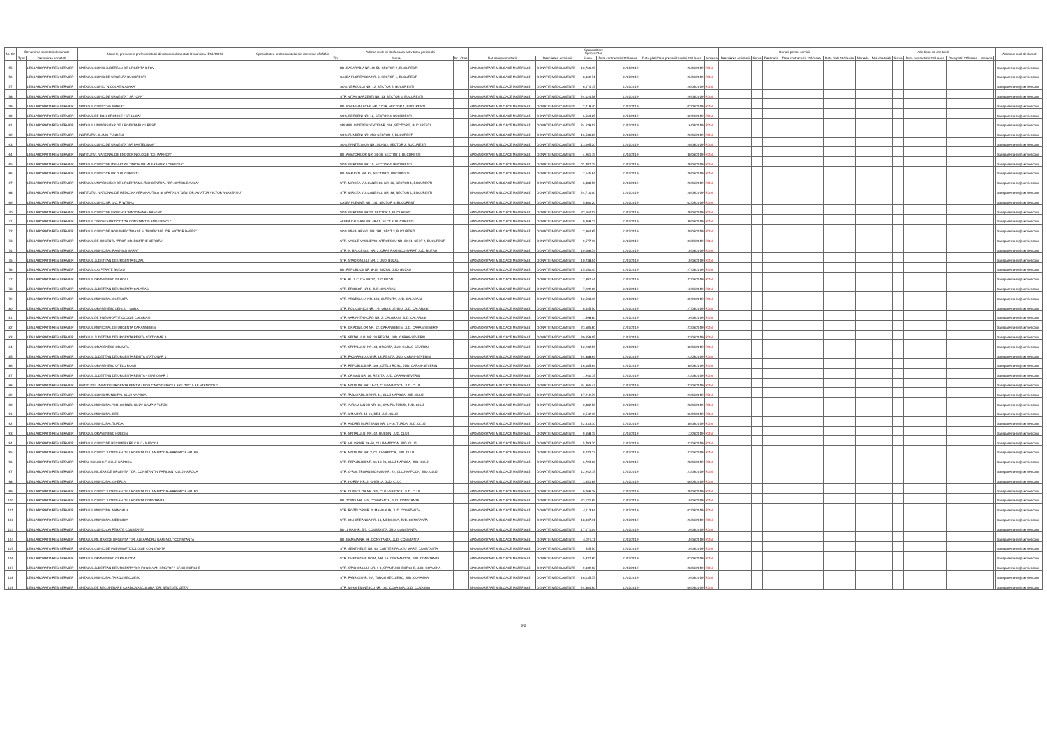| Nr. Crt | Denumirea societatii declarante | | Numele, prenumele profesionistului din domeniul sanatatii Denumirea IDSL/ODS2 | Specialitatea profesionistului din domeniul sănătăţii | Adresa unde isi desfasoara activitatea principala | | | | Sponsorizare Sponsorizari | | | | | | Donatii pentru servicii | | | | | | Alte tipuri de cheltuieli | | | | | | Adresa e-mail declarant |
| --- | --- | --- | --- | --- | --- | --- | --- | --- | --- | --- | --- | --- | --- | --- | --- | --- | --- | --- | --- | --- | --- | --- | --- | --- | --- | --- | --- |
| | Tipul | Denumirea societatii | | | Tip | Nume | Nr | Oras | Natura sponsorizarii | Descrierea activitatii | Suma | Data contractului zz/ll/aaaa | Data platii/Data predarii bunului zz/ll/aaaa | Moneda | Descrierea activitatii | Suma | Destinatia | Data contractului zz/ll/aaaa | Data platii zz/ll/aaaa | Moneda | Alte cheltuieli | Suma | Data contractului zz/ll/aaaa | Data platii zz/ll/aaaa | Moneda | | |
| 55 | | LES LABORATOIRES SERVIER | SPITALUL CLINIC JUDETEAN DE URGENTA ILFOV | | | BD. BASARABIA NR. 49-51, SECTOR 2, BUCURESTI | | | SPONSORIZARE MIJLOACE MATERIALE | DONATIE MEDICAMENTE | 10,766.15 | 11/02/2019 | 26/08/2019 | RON | | | | | | | | | | | | | transparenta-ro@servier.com |
| 56 | | LES LABORATOIRES SERVIER | SPITALUL CLINIC DE URGENTA BUCURESTI | | | CALEA FLOREASCA NR. 8, SECTOR 1, BUCURESTI | | | SPONSORIZARE MIJLOACE MATERIALE | DONATIE MEDICAMENTE | 8,869.71 | 11/02/2019 | 26/08/2019 | RON | | | | | | | | | | | | | transparenta-ro@servier.com |
| 57 | | LES LABORATOIRES SERVIER | SPITALUL CLINIC "NICOLAE MALAXA" | | | SOS. VERGULUI NR. 12, SECTOR 2, BUCURESTI | | | SPONSORIZARE MIJLOACE MATERIALE | DONATIE MEDICAMENTE | 6,174.15 | 11/02/2019 | 26/08/2019 | RON | | | | | | | | | | | | | transparenta-ro@servier.com |
| 58 | | LES LABORATOIRES SERVIER | SPITALUL CLINIC DE URGENTA " SF. IOAN" | | | STR. VITAN BARZESTI NR. 13, SECTOR 4, BUCURESTI | | | SPONSORIZARE MIJLOACE MATERIALE | DONATIE MEDICAMENTE | 24,024.58 | 11/02/2019 | 29/08/2019 | RON | | | | | | | | | | | | | transparenta-ro@servier.com |
| 59 | | LES LABORATOIRES SERVIER | SPITALUL CLINIC "SF. MARIA" | | | BD. ION MIHALACHE NR. 37-39, SECTOR 1, BUCURESTI | | | SPONSORIZARE MIJLOACE MATERIALE | DONATIE MEDICAMENTE | 2,418.40 | 11/02/2019 | 02/09/2019 | RON | | | | | | | | | | | | | transparenta-ro@servier.com |
| 60 | | LES LABORATOIRES SERVIER | SPITALUL DE BOLI CRONICE " SF. LUCA" | | | SOS. BERCENI NR. 12, SECTOR 4, BUCURESTI | | | SPONSORIZARE MIJLOACE MATERIALE | DONATIE MEDICAMENTE | 6,563.25 | 11/02/2019 | 02/09/2019 | RON | | | | | | | | | | | | | transparenta-ro@servier.com |
| 61 | | LES LABORATOIRES SERVIER | SPITALUL UNIVERSITAR DE URGENTA BUCURESTI | | | SPLAIUL INDEPENDENTEI NR. 169, SECTOR 5, BUCURESTI | | | SPONSORIZARE MIJLOACE MATERIALE | DONATIE MEDICAMENTE | 24,628.02 | 11/02/2019 | 16/09/2019 | RON | | | | | | | | | | | | | transparenta-ro@servier.com |
| 62 | | LES LABORATOIRES SERVIER | INSTITUTUL CLINIC FUNDENI | | | SOS. FUNDENI NR. 258, SECTOR 2, BUCURESTI | | | SPONSORIZARE MIJLOACE MATERIALE | DONATIE MEDICAMENTE | 16,530.29 | 11/02/2019 | 20/08/2019 | RON | | | | | | | | | | | | | transparenta-ro@servier.com |
| 63 | | LES LABORATOIRES SERVIER | SPITALUL CLINIC DE URGENTA "SF. PANTELIMON" | | | SOS. PANTELIMON NR. 340-342, SECTOR 2, BUCURESTI | | | SPONSORIZARE MIJLOACE MATERIALE | DONATIE MEDICAMENTE | 13,095.20 | 11/02/2019 | 20/08/2019 | RON | | | | | | | | | | | | | transparenta-ro@servier.com |
| 64 | | LES LABORATOIRES SERVIER | INSTITUTUL NATIONAL DE ENDOCRINOLOGIE "C.I. PARHON" | | | BD. AVIATORILOR NR. 34-36, SECTOR 1, BUCURESTI | | | SPONSORIZARE MIJLOACE MATERIALE | DONATIE MEDICAMENTE | 4,961.75 | 11/02/2019 | 30/08/2019 | RON | | | | | | | | | | | | | transparenta-ro@servier.com |
| 65 | | LES LABORATOIRES SERVIER | SPITALUL CLINIC DE PSIHIATRIE "PROF. DR. ALEXANDRU OBREGIA" | | | SOS. BERCENI NR. 10, SECTOR 4, BUCURESTI | | | SPONSORIZARE MIJLOACE MATERIALE | DONATIE MEDICAMENTE | 11,287.35 | 11/02/2019 | 29/08/2019 | RON | | | | | | | | | | | | | transparenta-ro@servier.com |
| 66 | | LES LABORATOIRES SERVIER | SPITALUL CLINIC CF NR. 2 BUCURESTI | | | BD. MARASTI NR. 63, SECTOR 1, BUCURESTI | | | SPONSORIZARE MIJLOACE MATERIALE | DONATIE MEDICAMENTE | 7,145.84 | 11/02/2019 | 20/08/2019 | RON | | | | | | | | | | | | | transparenta-ro@servier.com |
| 67 | | LES LABORATOIRES SERVIER | SPITALUL UNIVERSITAR DE URGENTA MILITAR CENTRAL "DR. CAROL DAVILA" | | | STR. MIRCEA VULCANESCU NR. 88, SECTOR 1, BUCURESTI | | | SPONSORIZARE MIJLOACE MATERIALE | DONATIE MEDICAMENTE | 6,388.50 | 11/02/2019 | 20/08/2019 | RON | | | | | | | | | | | | | transparenta-ro@servier.com |
| 68 | | LES LABORATOIRES SERVIER | INSTITUTUL NATIONAL DE MEDICINA AERONAUTICA SI SPATIALA "GEN. DR. AVIATOR VICTOR ANASTASIU" | | | STR. MIRCEA VULCANESCU NR. 88, SECTOR 1, BUCURESTI | | | SPONSORIZARE MIJLOACE MATERIALE | DONATIE MEDICAMENTE | 24,710.00 | 11/02/2019 | 20/08/2019 | RON | | | | | | | | | | | | | transparenta-ro@servier.com |
| 69 | | LES LABORATOIRES SERVIER | SPITALUL CLINIC NR. 1 C. F. WITING | | | CALEA PLEVNEI NR. 144, SECTOR 6, BUCURESTI | | | SPONSORIZARE MIJLOACE MATERIALE | DONATIE MEDICAMENTE | 5,360.20 | 11/02/2019 | 02/09/2019 | RON | | | | | | | | | | | | | transparenta-ro@servier.com |
| 70 | | LES LABORATOIRES SERVIER | SPITALUL CLINIC DE URGENTA "BAGDASAR - ARSENI" | | | SOS. BERCENI NR.12, SECTOR 4, BUCURESTI | | | SPONSORIZARE MIJLOACE MATERIALE | DONATIE MEDICAMENTE | 23,164.03 | 11/02/2019 | 29/08/2019 | RON | | | | | | | | | | | | | transparenta-ro@servier.com |
| 71 | | LES LABORATOIRES SERVIER | SPITALUL "PROFESOR DOCTOR CONSTANTIN ANGELESCU" | | | ALEEA CAUZASI NR. 49-51, SECT 3, BUCURESTI | | | SPONSORIZARE MIJLOACE MATERIALE | DONATIE MEDICAMENTE | 9,268.33 | 11/02/2019 | 30/08/2019 | RON | | | | | | | | | | | | | transparenta-ro@servier.com |
| 72 | | LES LABORATOIRES SERVIER | SPITALUL CLINIC DE BOLI INFECTIOASE SI TROPICALE "DR. VICTOR BABES" | | | SOS. MIHAI BRAVU NR. 281, SECT 3, BUCURESTI | | | SPONSORIZARE MIJLOACE MATERIALE | DONATIE MEDICAMENTE | 2,904.65 | 11/02/2019 | 29/08/2019 | RON | | | | | | | | | | | | | transparenta-ro@servier.com |
| 73 | | LES LABORATOIRES SERVIER | SPITALUL DE URGENTA "PROF. DR. DIMITRIE GEROTA" | | | STR. VASILE VASILIEVICI STROESCU NR. 29-31, SECT 2, BUCURESTI | | | SPONSORIZARE MIJLOACE MATERIALE | DONATIE MEDICAMENTE | 9,577.10 | 11/02/2019 | 03/09/2019 | RON | | | | | | | | | | | | | transparenta-ro@servier.com |
| 74 | | LES LABORATOIRES SERVIER | SPITALUL MUNICIPAL RAMNICU SARAT | | | STR. N. BALCESCU NR. 2, ORAS RAMNICU SARAT, JUD. BUZAU | | | SPONSORIZARE MIJLOACE MATERIALE | DONATIE MEDICAMENTE | 19,006.74 | 11/02/2019 | 19/08/2019 | RON | | | | | | | | | | | | | transparenta-ro@servier.com |
| 75 | | LES LABORATOIRES SERVIER | SPITALUL JUDETEAN DE URGENTA BUZAU | | | STR. STADIONULUI NR. 7, JUD. BUZAU | | | SPONSORIZARE MIJLOACE MATERIALE | DONATIE MEDICAMENTE | 10,238.04 | 11/02/2019 | 19/08/2019 | RON | | | | | | | | | | | | | transparenta-ro@servier.com |
| 76 | | LES LABORATOIRES SERVIER | SPITALUL CAI FERATE BUZAU | | | BD. REPUBLICII NR. 8-12, BUZĂU, JUD. BUZAU | | | SPONSORIZARE MIJLOACE MATERIALE | DONATIE MEDICAMENTE | 15,050.40 | 11/02/2019 | 27/08/2019 | RON | | | | | | | | | | | | | transparenta-ro@servier.com |
| 77 | | LES LABORATOIRES SERVIER | SPITALUL ORASENESC NEHOIU | | | STR. AL. I. CUZA NR 17, JUD BUZAU | | | SPONSORIZARE MIJLOACE MATERIALE | DONATIE MEDICAMENTE | 7,997.44 | 11/02/2019 | 22/08/2019 | RON | | | | | | | | | | | | | transparenta-ro@servier.com |
| 78 | | LES LABORATOIRES SERVIER | SPITALUL JUDETEAN DE URGENTA CALARASI | | | STR. EROILOR NR 1, JUD. CALARASI | | | SPONSORIZARE MIJLOACE MATERIALE | DONATIE MEDICAMENTE | 7,929.00 | 11/02/2019 | 19/08/2019 | RON | | | | | | | | | | | | | transparenta-ro@servier.com |
| 79 | | LES LABORATOIRES SERVIER | SPITALUL MUNICIPAL OLTENITA | | | STR. ARGESULUI NR. 134, OLTENITA, JUD. CALARASI | | | SPONSORIZARE MIJLOACE MATERIALE | DONATIE MEDICAMENTE | 12,598.10 | 11/02/2019 | 09/09/2019 | RON | | | | | | | | | | | | | transparenta-ro@servier.com |
| 80 | | LES LABORATOIRES SERVIER | SPITALUL ORASENESC LEHLIU - GARA | | | STR. POLICLINICII NR. 1-2, ORAS LEHLIU, JUD. CALARASI | | | SPONSORIZARE MIJLOACE MATERIALE | DONATIE MEDICAMENTE | 6,645.50 | 11/02/2019 | 27/08/2019 | RON | | | | | | | | | | | | | transparenta-ro@servier.com |
| 81 | | LES LABORATOIRES SERVIER | SPITALUL DE PNEUMOFTIZIOLOGIE CALARASI | | | STR. VARIANTA NORD NR. 2, CALARASI, JUD. CALARASI | | | SPONSORIZARE MIJLOACE MATERIALE | DONATIE MEDICAMENTE | 1,598.80 | 11/02/2019 | 19/08/2019 | RON | | | | | | | | | | | | | transparenta-ro@servier.com |
| 82 | | LES LABORATOIRES SERVIER | SPITALUL MUNICIPAL DE URGENTA CARANSEBES | | | STR. GRADINILOR NR. 12, CARANSEBES, JUD. CARAS-SEVERIN | | | SPONSORIZARE MIJLOACE MATERIALE | DONATIE MEDICAMENTE | 23,505.60 | 11/02/2019 | 23/08/2019 | RON | | | | | | | | | | | | | transparenta-ro@servier.com |
| 83 | | LES LABORATOIRES SERVIER | SPITALUL JUDETEAN DE URGENTA RESITA STATIONAR 2 | | | STR. SPITALULUI NR. 36 RESITA, JUD. CARAS-SEVERIN | | | SPONSORIZARE MIJLOACE MATERIALE | DONATIE MEDICAMENTE | 20,659.05 | 11/02/2019 | 23/08/2019 | RON | | | | | | | | | | | | | transparenta-ro@servier.com |
| 84 | | LES LABORATOIRES SERVIER | SPITALUL ORASENESC ORAVITA | | | STR. SPITALULUI NR. 44, ORAVITA, JUD. CARAS-SEVERIN | | | SPONSORIZARE MIJLOACE MATERIALE | DONATIE MEDICAMENTE | 12,932.56 | 11/02/2019 | 30/08/2019 | RON | | | | | | | | | | | | | transparenta-ro@servier.com |
| 85 | | LES LABORATOIRES SERVIER | SPITALUL JUDETEAN DE URGENTA RESITA STATIONAR 1 | | | STR. FAGARASULUI NR. 18, RESITA, JUD. CARAS-SEVERIN | | | SPONSORIZARE MIJLOACE MATERIALE | DONATIE MEDICAMENTE | 24,388.94 | 11/02/2019 | 23/08/2019 | RON | | | | | | | | | | | | | transparenta-ro@servier.com |
| 86 | | LES LABORATOIRES SERVIER | SPITALUL ORASENESC OTELU ROSU | | | STR. REPUBLICII NR. 109, OTELU ROSU, JUD. CARAS-SEVERIN | | | SPONSORIZARE MIJLOACE MATERIALE | DONATIE MEDICAMENTE | 16,185.64 | 11/02/2019 | 30/08/2019 | RON | | | | | | | | | | | | | transparenta-ro@servier.com |
| 87 | | LES LABORATOIRES SERVIER | SPITALUL JUDETEAN DE URGENTA RESITA - STATIONAR 3 | | | STR. CRISAN NR. 16, RESITA, JUD. CARAS-SEVERIN | | | SPONSORIZARE MIJLOACE MATERIALE | DONATIE MEDICAMENTE | 1,940.35 | 11/02/2019 | 23/08/2019 | RON | | | | | | | | | | | | | transparenta-ro@servier.com |
| 88 | | LES LABORATOIRES SERVIER | INSTITUTUL INIMII DE URGENTA PENTRU BOLI CARDIOVASCULARE "NICULAE STANCIOIU" | | | STR. MOTILOR NR. 19-21, CLUJ-NAPOCA, JUD. CLUJ | | | SPONSORIZARE MIJLOACE MATERIALE | DONATIE MEDICAMENTE | 24,965.47 | 11/02/2019 | 23/08/2019 | RON | | | | | | | | | | | | | transparenta-ro@servier.com |
| 89 | | LES LABORATOIRES SERVIER | SPITALUL CLINIC MUNICIPAL CLUJ-NAPOCA | | | STR. TABACARILOR NR. 11, CLUJ-NAPOCA, JUD. CLUJ | | | SPONSORIZARE MIJLOACE MATERIALE | DONATIE MEDICAMENTE | 17,219.79 | 11/02/2019 | 23/08/2019 | RON | | | | | | | | | | | | | transparenta-ro@servier.com |
| 90 | | LES LABORATOIRES SERVIER | SPITALUL MUNICIPAL "DR. CORNEL IGNA" CAMPIA TURZII | | | STR. AVRAM IANCU NR. 33, CAMPIA TURZII, JUD. CLUJ | | | SPONSORIZARE MIJLOACE MATERIALE | DONATIE MEDICAMENTE | 2,482.50 | 11/02/2019 | 28/08/2019 | RON | | | | | | | | | | | | | transparenta-ro@servier.com |
| 91 | | LES LABORATOIRES SERVIER | SPITALUL MUNICIPAL DEJ | | | STR. 1 MAI NR. 14-16, DEJ, JUD. CLUJ | | | SPONSORIZARE MIJLOACE MATERIALE | DONATIE MEDICAMENTE | 2,542.10 | 11/02/2019 | 06/09/2019 | RON | | | | | | | | | | | | | transparenta-ro@servier.com |
| 92 | | LES LABORATOIRES SERVIER | SPITALUL MUNICIPAL TURDA | | | STR. ANDREI MURESANU NR. 12-16, TURDA, JUD. CLUJ | | | SPONSORIZARE MIJLOACE MATERIALE | DONATIE MEDICAMENTE | 22,633.10 | 11/02/2019 | 30/08/2019 | RON | | | | | | | | | | | | | transparenta-ro@servier.com |
| 93 | | LES LABORATOIRES SERVIER | SPITALUL ORASENESC HUEDIN | | | STR. SPITALULUI NR. 42, HUEDIN, JUD. CLUJ | | | SPONSORIZARE MIJLOACE MATERIALE | DONATIE MEDICAMENTE | 9,658.15 | 11/02/2019 | 13/09/2019 | RON | | | | | | | | | | | | | transparenta-ro@servier.com |
| 94 | | LES LABORATOIRES SERVIER | SPITALUL CLINIC DE RECUPERARE CLUJ - NAPOCA | | | STR. VIILOR NR. 46-50, CLUJ-NAPOCA, JUD. CLUJ | | | SPONSORIZARE MIJLOACE MATERIALE | DONATIE MEDICAMENTE | 5,793.70 | 11/02/2019 | 23/08/2019 | RON | | | | | | | | | | | | | transparenta-ro@servier.com |
| 95 | | LES LABORATOIRES SERVIER | SPITALUL CLINIC JUDETEAN DE URGENTA CLUJ-NAPOCA - FARMACIA NR. 89 | | | STR. MOTILOR NR. 2, CLUJ-NAPOCA, JUD. CLUJ | | | SPONSORIZARE MIJLOACE MATERIALE | DONATIE MEDICAMENTE | 8,032.32 | 11/02/2019 | 23/08/2019 | RON | | | | | | | | | | | | | transparenta-ro@servier.com |
| 96 | | LES LABORATOIRES SERVIER | SPITAL CLINIC C.F. CLUJ -NAPOCA | | | STR. REPUBLICII NR. 16-18-20, CLUJ-NAPOCA, JUD. CLUJ | | | SPONSORIZARE MIJLOACE MATERIALE | DONATIE MEDICAMENTE | 6,723.60 | 11/02/2019 | 28/08/2019 | RON | | | | | | | | | | | | | transparenta-ro@servier.com |
| 97 | | LES LABORATOIRES SERVIER | SPITALUL MILITAR DE URGENTA " DR. CONSTANTIN PAPILIAN" CLUJ-NAPOCA | | | STR. G-RAL TRAIAN MOSOIU NR. 22, CLUJ-NAPOCA, JUD. CLUJ | | | SPONSORIZARE MIJLOACE MATERIALE | DONATIE MEDICAMENTE | 12,942.15 | 11/02/2019 | 23/08/2019 | RON | | | | | | | | | | | | | transparenta-ro@servier.com |
| 98 | | LES LABORATOIRES SERVIER | SPITALUL MUNICIPAL GHERLA | | | STR. HOREA NR. 2, GHERLA, JUD. CLUJ | | | SPONSORIZARE MIJLOACE MATERIALE | DONATIE MEDICAMENTE | 3,651.89 | 11/02/2019 | 06/09/2019 | RON | | | | | | | | | | | | | transparenta-ro@servier.com |
| 99 | | LES LABORATOIRES SERVIER | SPITALUL CLINIC JUDETEAN DE URGENTA CLUJ-NAPOCA - FARMACIA NR. 90 | | | STR. CLINICILOR NR. 3-5, CLUJ-NAPOCA, JUD. CLUJ | | | SPONSORIZARE MIJLOACE MATERIALE | DONATIE MEDICAMENTE | 9,066.18 | 11/02/2019 | 28/08/2019 | RON | | | | | | | | | | | | | transparenta-ro@servier.com |
| 100 | | LES LABORATOIRES SERVIER | SPITALUL CLINIC JUDETEAN DE URGENTA CONSTANTA | | | BD. TOMIS NR. 145, CONSTANTA, JUD. CONSTANTA | | | SPONSORIZARE MIJLOACE MATERIALE | DONATIE MEDICAMENTE | 23,131.65 | 11/02/2019 | 19/08/2019 | RON | | | | | | | | | | | | | transparenta-ro@servier.com |
| 101 | | LES LABORATOIRES SERVIER | SPITALUL MUNICIPAL MANGALIA | | | STR. ROZELOR NR. 2, MANGALIA, JUD. CONSTANTA | | | SPONSORIZARE MIJLOACE MATERIALE | DONATIE MEDICAMENTE | 4,113.64 | 11/02/2019 | 02/09/2019 | RON | | | | | | | | | | | | | transparenta-ro@servier.com |
| 102 | | LES LABORATOIRES SERVIER | SPITALUL MUNICIPAL MEDGIDIA | | | STR. ION CREANGA NR. 18, MEDGIDIA, JUD. CONSTANTA | | | SPONSORIZARE MIJLOACE MATERIALE | DONATIE MEDICAMENTE | 18,837.31 | 11/02/2019 | 26/08/2019 | RON | | | | | | | | | | | | | transparenta-ro@servier.com |
| 103 | | LES LABORATOIRES SERVIER | SPITALUL CLINIC CAI FERATE CONSTANTA | | | BD. 1 MAI NR. 5-7, CONSTANTA, JUD. CONSTANTA | | | SPONSORIZARE MIJLOACE MATERIALE | DONATIE MEDICAMENTE | 17,171.04 | 11/02/2019 | 19/08/2019 | RON | | | | | | | | | | | | | transparenta-ro@servier.com |
| 104 | | LES LABORATOIRES SERVIER | SPITALUL MILITAR DE URGENTA "DR. ALEXANDRU GAFENCU" CONSTANTA | | | BD. MAMAIA NR. 96, CONSTANTA, JUD. CONSTANTA | | | SPONSORIZARE MIJLOACE MATERIALE | DONATIE MEDICAMENTE | 4,027.11 | 11/02/2019 | 19/08/2019 | RON | | | | | | | | | | | | | transparenta-ro@servier.com |
| 105 | | LES LABORATOIRES SERVIER | SPITALUL CLINIC DE PNEUMOFTIZIOLOGIE CONSTANTA | | | STR. SENTINELEI NR. 40, CARTIER PALAZU MARE, CONSTANTA | | | SPONSORIZARE MIJLOACE MATERIALE | DONATIE MEDICAMENTE | 545.50 | 11/02/2019 | 19/08/2019 | RON | | | | | | | | | | | | | transparenta-ro@servier.com |
| 106 | | LES LABORATOIRES SERVIER | SPITALUL ORASENESC CERNAVODA | | | STR. GHEORGHE DOJA, NR. 1A, CERNAVODA, JUD. CONSTANTA | | | SPONSORIZARE MIJLOACE MATERIALE | DONATIE MEDICAMENTE | 5,337.60 | 11/02/2019 | 02/09/2019 | RON | | | | | | | | | | | | | transparenta-ro@servier.com |
| 107 | | LES LABORATOIRES SERVIER | SPITALUL JUDETEAN DE URGENTA "DR. FOGOLYAN KRISTOF " SF. GHEORGHE | | | STR. STADIONULUI NR. 1-3, SFANTU GHEORGHE, JUD. COVASNA | | | SPONSORIZARE MIJLOACE MATERIALE | DONATIE MEDICAMENTE | 9,839.98 | 11/02/2019 | 28/08/2019 | RON | | | | | | | | | | | | | transparenta-ro@servier.com |
| 108 | | LES LABORATOIRES SERVIER | SPITALUL MUNICIPAL TARGU SECUIESC | | | STR. FABRICII NR. 2 A, TARGU SECUIESC, JUD. COVASNA | | | SPONSORIZARE MIJLOACE MATERIALE | DONATIE MEDICAMENTE | 16,035.75 | 11/02/2019 | 19/08/2019 | RON | | | | | | | | | | | | | transparenta-ro@servier.com |
| 109 | | LES LABORATOIRES SERVIER | SPITALUL DE RECUPERARE CARDIOVASCULARA "DR. BENEDEK GEZA" | | | STR. MIHAI EMINESCU NR. 160, COVASNA, JUD. COVASNA | | | SPONSORIZARE MIJLOACE MATERIALE | DONATIE MEDICAMENTE | 24,864.90 | 11/02/2019 | 09/09/2019 | RON | | | | | | | | | | | | | transparenta-ro@servier.com |
2/3